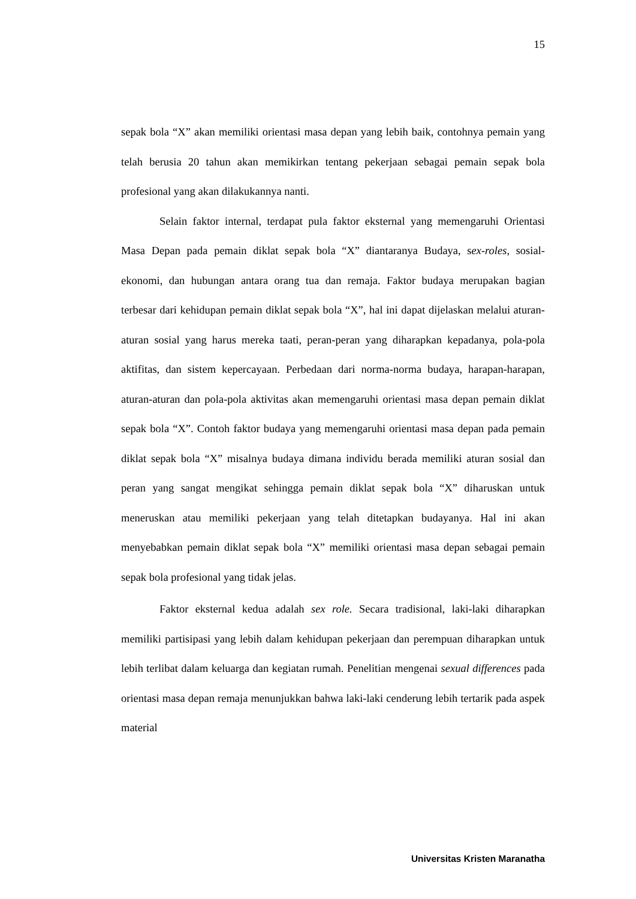15
sepak bola “X” akan memiliki orientasi masa depan yang lebih baik, contohnya pemain yang telah berusia 20 tahun akan memikirkan tentang pekerjaan sebagai pemain sepak bola profesional yang akan dilakukannya nanti.
Selain faktor internal, terdapat pula faktor eksternal yang memengaruhi Orientasi Masa Depan pada pemain diklat sepak bola “X” diantaranya Budaya, sex-roles, sosial-ekonomi, dan hubungan antara orang tua dan remaja. Faktor budaya merupakan bagian terbesar dari kehidupan pemain diklat sepak bola “X”, hal ini dapat dijelaskan melalui aturan-aturan sosial yang harus mereka taati, peran-peran yang diharapkan kepadanya, pola-pola aktifitas, dan sistem kepercayaan. Perbedaan dari norma-norma budaya, harapan-harapan, aturan-aturan dan pola-pola aktivitas akan memengaruhi orientasi masa depan pemain diklat sepak bola “X”. Contoh faktor budaya yang memengaruhi orientasi masa depan pada pemain diklat sepak bola “X” misalnya budaya dimana individu berada memiliki aturan sosial dan peran yang sangat mengikat sehingga pemain diklat sepak bola “X” diharuskan untuk meneruskan atau memiliki pekerjaan yang telah ditetapkan budayanya. Hal ini akan menyebabkan pemain diklat sepak bola “X” memiliki orientasi masa depan sebagai pemain sepak bola profesional yang tidak jelas.
Faktor eksternal kedua adalah sex role. Secara tradisional, laki-laki diharapkan memiliki partisipasi yang lebih dalam kehidupan pekerjaan dan perempuan diharapkan untuk lebih terlibat dalam keluarga dan kegiatan rumah. Penelitian mengenai sexual differences pada orientasi masa depan remaja menunjukkan bahwa laki-laki cenderung lebih tertarik pada aspek material
Universitas Kristen Maranatha